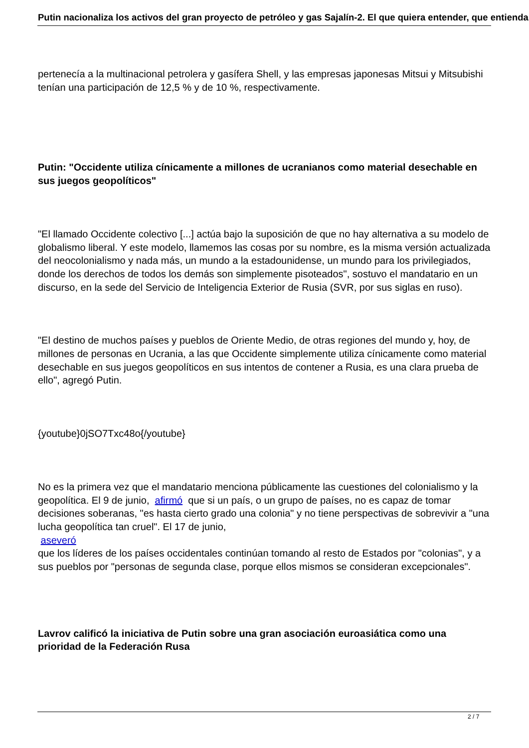Putin nacionaliza los activos del gran proyecto de petróleo y gas Sajalín-2. El que quiera entender, que entienda
pertenecía a la multinacional petrolera y gasífera Shell, y las empresas japonesas Mitsui y Mitsubishi tenían una participación de 12,5 % y de 10 %, respectivamente.
Putin: "Occidente utiliza cínicamente a millones de ucranianos como material desechable en sus juegos geopolíticos"
"El llamado Occidente colectivo [...] actúa bajo la suposición de que no hay alternativa a su modelo de globalismo liberal. Y este modelo, llamemos las cosas por su nombre, es la misma versión actualizada del neocolonialismo y nada más, un mundo a la estadounidense, un mundo para los privilegiados, donde los derechos de todos los demás son simplemente pisoteados", sostuvo el mandatario en un discurso, en la sede del Servicio de Inteligencia Exterior de Rusia (SVR, por sus siglas en ruso).
"El destino de muchos países y pueblos de Oriente Medio, de otras regiones del mundo y, hoy, de millones de personas en Ucrania, a las que Occidente simplemente utiliza cínicamente como material desechable en sus juegos geopolíticos en sus intentos de contener a Rusia, es una clara prueba de ello", agregó Putin.
{youtube}0jSO7Txc48o{/youtube}
No es la primera vez que el mandatario menciona públicamente las cuestiones del colonialismo y la geopolítica. El 9 de junio, afirmó que si un país, o un grupo de países, no es capaz de tomar decisiones soberanas, "es hasta cierto grado una colonia" y no tiene perspectivas de sobrevivir a "una lucha geopolítica tan cruel". El 17 de junio,
aseveró
que los líderes de los países occidentales continúan tomando al resto de Estados por "colonias", y a sus pueblos por "personas de segunda clase, porque ellos mismos se consideran excepcionales".
Lavrov calificó la iniciativa de Putin sobre una gran asociación euroasiática como una prioridad de la Federación Rusa
2 / 7